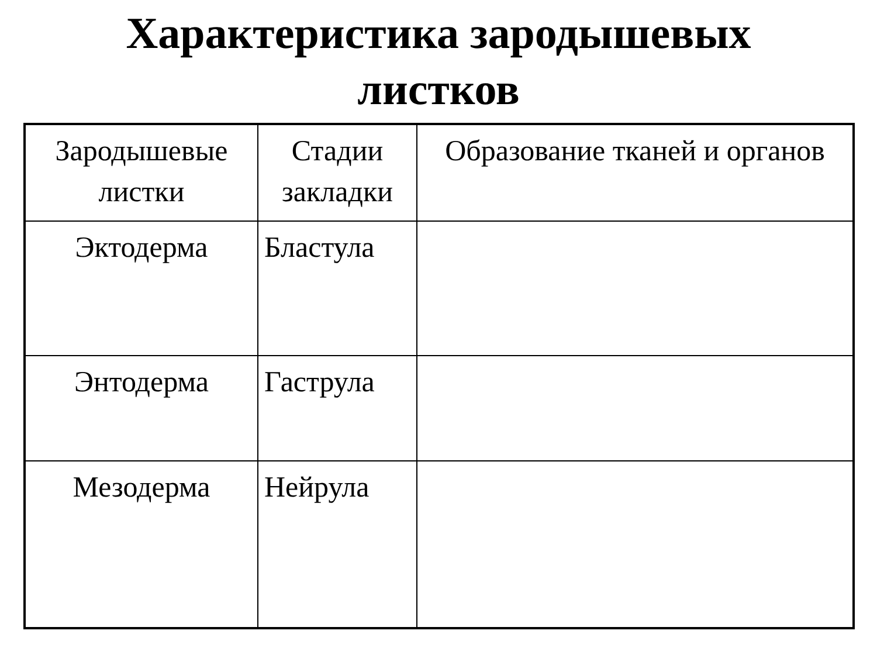Характеристика зародышевых
листков
| Зародышевые листки | Стадии закладки | Образование тканей и органов |
| --- | --- | --- |
| Эктодерма | Бластула | |
| Энтодерма | Гаструла | |
| Мезодерма | Нейрула | |